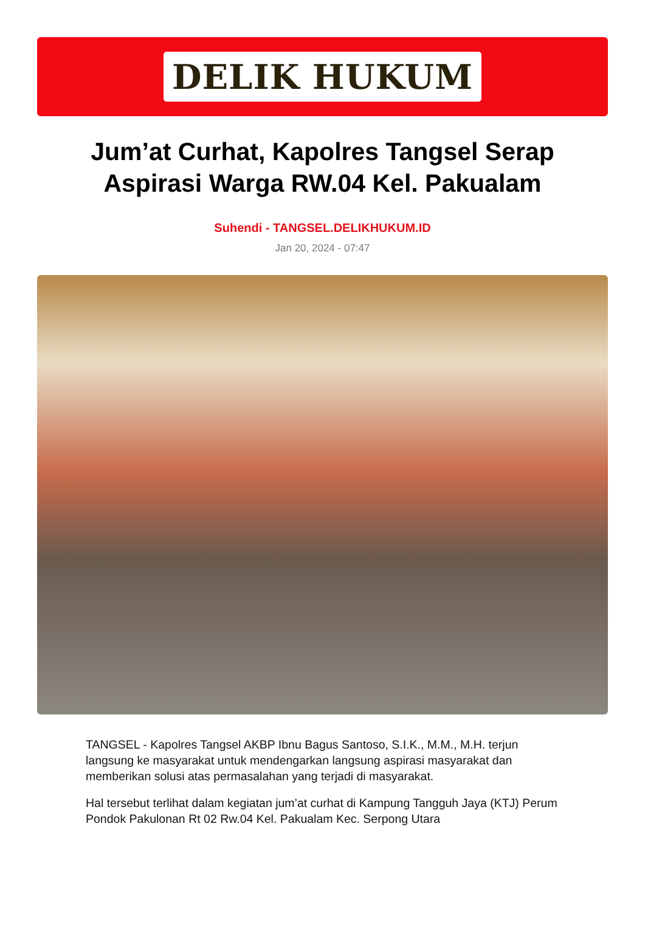DELIK HUKUM
Jum’at Curhat, Kapolres Tangsel Serap Aspirasi Warga RW.04 Kel. Pakualam
Suhendi - TANGSEL.DELIKHUKUM.ID
Jan 20, 2024 - 07:47
TANGSEL - Kapolres Tangsel AKBP Ibnu Bagus Santoso, S.I.K., M.M., M.H. terjun langsung ke masyarakat untuk mendengarkan langsung aspirasi masyarakat dan memberikan solusi atas permasalahan yang terjadi di masyarakat.
Hal tersebut terlihat dalam kegiatan jum’at curhat di Kampung Tangguh Jaya (KTJ) Perum Pondok Pakulonan Rt 02 Rw.04 Kel. Pakualam Kec. Serpong Utara